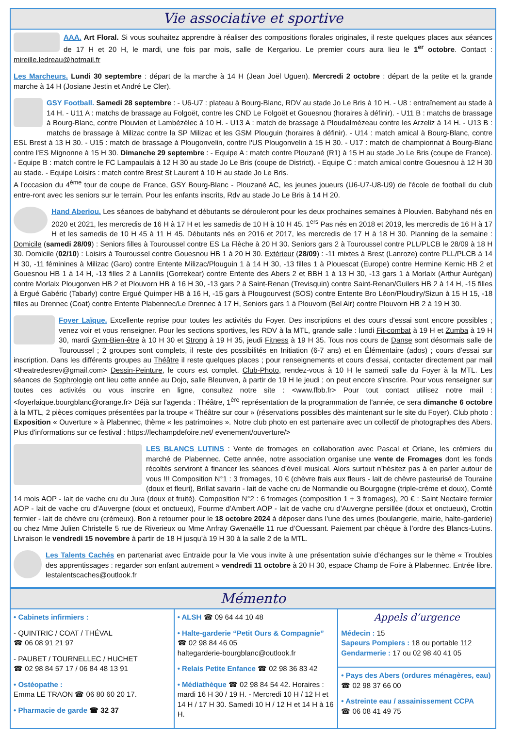Vie associative et sportive
AAA. Art Floral. Si vous souhaitez apprendre à réaliser des compositions florales originales, il reste quelques places aux séances de 17 H et 20 H, le mardi, une fois par mois, salle de Kergariou. Le premier cours aura lieu le 1<sup>er</sup> octobre. Contact : mireille.ledreau@hotmail.fr
Les Marcheurs. Lundi 30 septembre : départ de la marche à 14 H (Jean Joël Uguen). Mercredi 2 octobre : départ de la petite et la grande marche à 14 H (Josiane Jestin et André Le Cler).
GSY Football. Samedi 28 septembre : - U6-U7 : plateau à Bourg-Blanc, RDV au stade Jo Le Bris à 10 H. - U8 : entraînement au stade à 14 H. - U11 A : matchs de brassage au Folgoët, contre les CND Le Folgoët et Gouesnou (horaires à définir). - U11 B : matchs de brassage à Bourg-Blanc, contre Plouvien et Lambézélec à 10 H. - U13 A : match de brassage à Ploudalmézeau contre les Arzeliz à 14 H. - U13 B : matchs de brassage à Milizac contre la SP Milizac et les GSM Plouguin (horaires à définir). - U14 : match amical à Bourg-Blanc, contre ESL Brest à 13 H 30. - U15 : match de brassage à Plougonvelin, contre l'US Plougonvelin à 15 H 30. - U17 : match de championnat à Bourg-Blanc contre l'ES Mignonne à 15 H 30. Dimanche 29 septembre : - Equipe A : match contre Plouzané (R1) à 15 H au stade Jo Le Bris (coupe de France). - Equipe B : match contre le FC Lampaulais à 12 H 30 au stade Jo Le Bris (coupe de District). - Equipe C : match amical contre Gouesnou à 12 H 30 au stade. - Equipe Loisirs : match contre Brest St Laurent à 10 H au stade Jo Le Bris.
A l'occasion du 4<sup>ème</sup> tour de coupe de France, GSY Bourg-Blanc - Plouzané AC, les jeunes joueurs (U6-U7-U8-U9) de l'école de football du club entre-ront avec les seniors sur le terrain. Pour les enfants inscrits, Rdv au stade Jo Le Bris à 14 H 20.
Hand Aberiou. Les séances de babyhand et débutants se dérouleront pour les deux prochaines semaines à Plouvien. Babyhand nés en 2020 et 2021, les mercredis de 16 H à 17 H et les samedis de 10 H à 10 H 45. 1<sup>ers</sup> Pas nés en 2018 et 2019, les mercredis de 16 H à 17 H et les samedis de 10 H 45 à 11 H 45. Débutants nés en 2016 et 2017, les mercredis de 17 H à 18 H 30. Planning de la semaine : Domicile (samedi 28/09) : Seniors filles à Touroussel contre ES La Flèche à 20 H 30. Seniors gars 2 à Touroussel contre PLL/PLCB le 28/09 à 18 H 30. Domicile (02/10) : Loisirs à Touroussel contre Gouesnou HB 1 à 20 H 30. Extérieur (28/09) : -11 mixtes à Brest (Lanroze) contre PLL/PLCB à 14 H 30, -11 féminines à Milizac (Garo) contre Entente Milizac/Plouguin 1 à 14 H 30, -13 filles 1 à Plouescat (Europe) contre Hermine Kernic HB 2 et Gouesnou HB 1 à 14 H, -13 filles 2 à Lannilis (Gorrekear) contre Entente des Abers 2 et BBH 1 à 13 H 30, -13 gars 1 à Morlaix (Arthur Aurégan) contre Morlaix Plougonven HB 2 et Plouvorn HB à 16 H 30, -13 gars 2 à Saint-Renan (Trevisquin) contre Saint-Renan/Guilers HB 2 à 14 H, -15 filles à Ergué Gabéric (Tabarly) contre Ergué Quimper HB à 16 H, -15 gars à Plougourvest (SOS) contre Entente Bro Léon/Ploudiry/Sizun à 15 H 15, -18 filles au Drennec (Coat) contre Entente Plabennec/Le Drennec à 17 H, Seniors gars 1 à Plouvorn (Bel Air) contre Plouvorn HB 2 à 19 H 30.
Foyer Laïque. Excellente reprise pour toutes les activités du Foyer. Des inscriptions et des cours d'essai sont encore possibles ; venez voir et vous renseigner. Pour les sections sportives, les RDV à la MTL, grande salle : lundi Fit-combat à 19 H et Zumba à 19 H 30, mardi Gym-Bien-être à 10 H 30 et Strong à 19 H 35, jeudi Fitness à 19 H 35. Tous nos cours de Danse sont désormais salle de Touroussel ; 2 groupes sont complets, il reste des possibilités en Initiation (6-7 ans) et en Élémentaire (ados) ; cours d'essai sur inscription. Dans les différents groupes au Théâtre il reste quelques places ; pour renseignements et cours d'essai, contacter directement par mail <theatredesrev@gmail.com> Dessin-Peinture, le cours est complet. Club-Photo, rendez-vous à 10 H le samedi salle du Foyer à la MTL. Les séances de Sophrologie ont lieu cette année au Dojo, salle Bleunven, à partir de 19 H le jeudi ; on peut encore s'inscrire. Pour vous renseigner sur toutes ces activités ou vous inscrire en ligne, consultez notre site : <www.flbb.fr> Pour tout contact utilisez notre mail : <foyerlaique.bourgblanc@orange.fr> Déjà sur l'agenda : Théâtre, 1<sup>ère</sup> représentation de la programmation de l'année, ce sera dimanche 6 octobre à la MTL, 2 pièces comiques présentées par la troupe « Théâtre sur cour » (réservations possibles dès maintenant sur le site du Foyer). Club photo : Exposition « Ouverture » à Plabennec, thème « les patrimoines ». Notre club photo en est partenaire avec un collectif de photographes des Abers. Plus d'informations sur ce festival : https://lechampdefoire.net/ evenement/ouverture/>
LES BLANCS LUTINS : Vente de fromages en collaboration avec Pascal et Oriane, les crémiers du marché de Plabennec. Cette année, notre association organise une vente de Fromages dont les fonds récoltés serviront à financer les séances d’éveil musical. Alors surtout n’hésitez pas à en parler autour de vous !!! Composition N°1 : 3 fromages, 10 € (chèvre frais aux fleurs - lait de chèvre pasteurisé de Touraine (doux et fleuri), Brillat savarin - lait de vache cru de Normandie ou Bourgogne (triple-crème et doux), Comté 14 mois AOP - lait de vache cru du Jura (doux et fruité). Composition N°2 : 6 fromages (composition 1 + 3 fromages), 20 € : Saint Nectaire fermier AOP - lait de vache cru d’Auvergne (doux et onctueux), Fourme d’Ambert AOP - lait de vache cru d’Auvergne persillée (doux et onctueux), Crottin fermier - lait de chèvre cru (crémeux). Bon à retourner pour le 18 octobre 2024 à déposer dans l’une des urnes (boulangerie, mairie, halte-garderie) ou chez Mme Julien Christelle 5 rue de Riverieux ou Mme Anfray Gwenaëlle 11 rue d’Ouessant. Paiement par chèque à l’ordre des Blancs-Lutins. Livraison le vendredi 15 novembre à partir de 18 H jusqu’à 19 H 30 à la salle 2 de la MTL.
Les Talents Cachés en partenariat avec Entraide pour la Vie vous invite à une présentation suivie d’échanges sur le thème « Troubles des apprentissages : regarder son enfant autrement » vendredi 11 octobre à 20 H 30, espace Champ de Foire à Plabennec. Entrée libre. lestalentscaches@outlook.fr
Mémento
• Cabinets infirmiers :
- QUINTRIC / COAT / THÉVAL
☎ 06 08 91 21 97
- PAUBET / TOURNELLEC / HUCHET
☎ 02 98 84 57 17 / 06 84 48 13 91
• Ostéopathe :
Emma LE TRAON ☎ 06 80 60 20 17.
• Pharmacie de garde ☎ 32 37
• ALSH ☎ 09 64 44 10 48
• Halte-garderie “Petit Ours & Compagnie”
☎ 02 98 84 46 05
haltegarderie-bourgblanc@outlook.fr
• Relais Petite Enfance ☎ 02 98 36 83 42
• Médiathèque ☎ 02 98 84 54 42. Horaires : mardi 16 H 30 / 19 H. - Mercredi 10 H / 12 H et 14 H / 17 H 30. Samedi 10 H / 12 H et 14 H à 16 H.
Appels d’urgence
Médecin : 15
Sapeurs Pompiers : 18 ou portable 112
Gendarmerie : 17 ou 02 98 40 41 05
• Pays des Abers (ordures ménagères, eau)
☎ 02 98 37 66 00
• Astreinte eau / assainissement CCPA
☎ 06 08 41 49 75